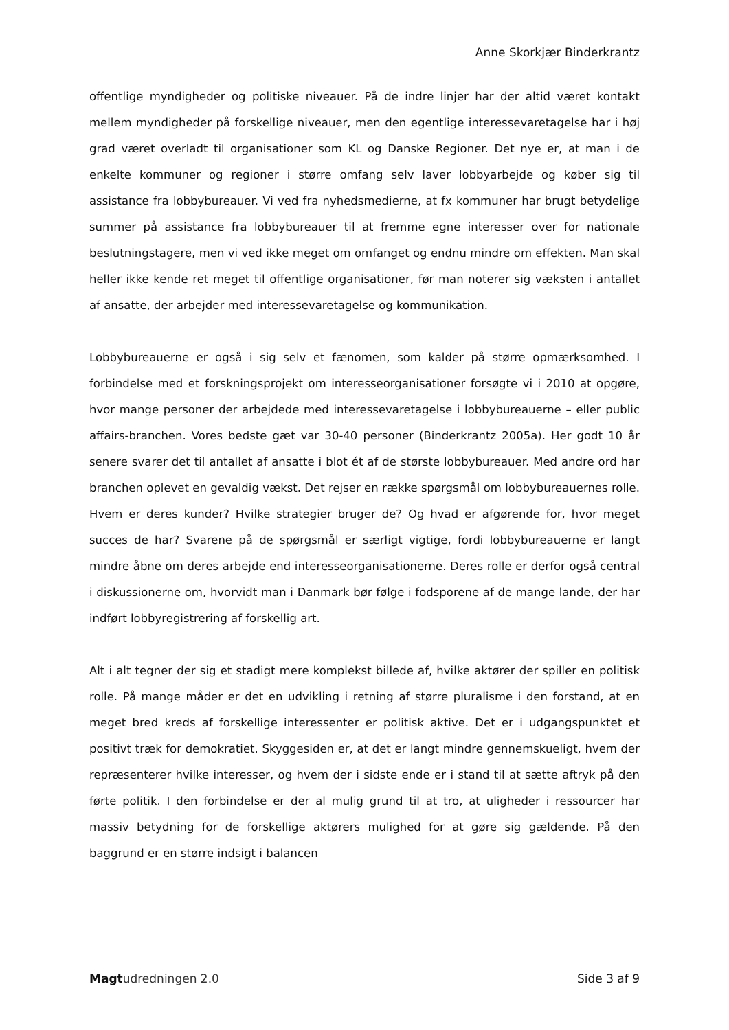Anne Skorkjær Binderkrantz
offentlige myndigheder og politiske niveauer. På de indre linjer har der altid været kontakt mellem myndigheder på forskellige niveauer, men den egentlige interessevaretagelse har i høj grad været overladt til organisationer som KL og Danske Regioner. Det nye er, at man i de enkelte kommuner og regioner i større omfang selv laver lobbyarbejde og køber sig til assistance fra lobbybureauer. Vi ved fra nyhedsmedierne, at fx kommuner har brugt betydelige summer på assistance fra lobbybureauer til at fremme egne interesser over for nationale beslutningstagere, men vi ved ikke meget om omfanget og endnu mindre om effekten. Man skal heller ikke kende ret meget til offentlige organisationer, før man noterer sig væksten i antallet af ansatte, der arbejder med interessevaretagelse og kommunikation.
Lobbybureauerne er også i sig selv et fænomen, som kalder på større opmærksomhed. I forbindelse med et forskningsprojekt om interesseorganisationer forsøgte vi i 2010 at opgøre, hvor mange personer der arbejdede med interessevaretagelse i lobbybureauerne – eller public affairs-branchen. Vores bedste gæt var 30-40 personer (Binderkrantz 2005a). Her godt 10 år senere svarer det til antallet af ansatte i blot ét af de største lobbybureauer. Med andre ord har branchen oplevet en gevaldig vækst. Det rejser en række spørgsmål om lobbybureauernes rolle. Hvem er deres kunder? Hvilke strategier bruger de? Og hvad er afgørende for, hvor meget succes de har? Svarene på de spørgsmål er særligt vigtige, fordi lobbybureauerne er langt mindre åbne om deres arbejde end interesseorganisationerne. Deres rolle er derfor også central i diskussionerne om, hvorvidt man i Danmark bør følge i fodsporene af de mange lande, der har indført lobbyregistrering af forskellig art.
Alt i alt tegner der sig et stadigt mere komplekst billede af, hvilke aktører der spiller en politisk rolle. På mange måder er det en udvikling i retning af større pluralisme i den forstand, at en meget bred kreds af forskellige interessenter er politisk aktive. Det er i udgangspunktet et positivt træk for demokratiet. Skyggesiden er, at det er langt mindre gennemskueligt, hvem der repræsenterer hvilke interesser, og hvem der i sidste ende er i stand til at sætte aftryk på den førte politik. I den forbindelse er der al mulig grund til at tro, at uligheder i ressourcer har massiv betydning for de forskellige aktørers mulighed for at gøre sig gældende. På den baggrund er en større indsigt i balancen
Magt udredningen 2.0 Side 3 af 9